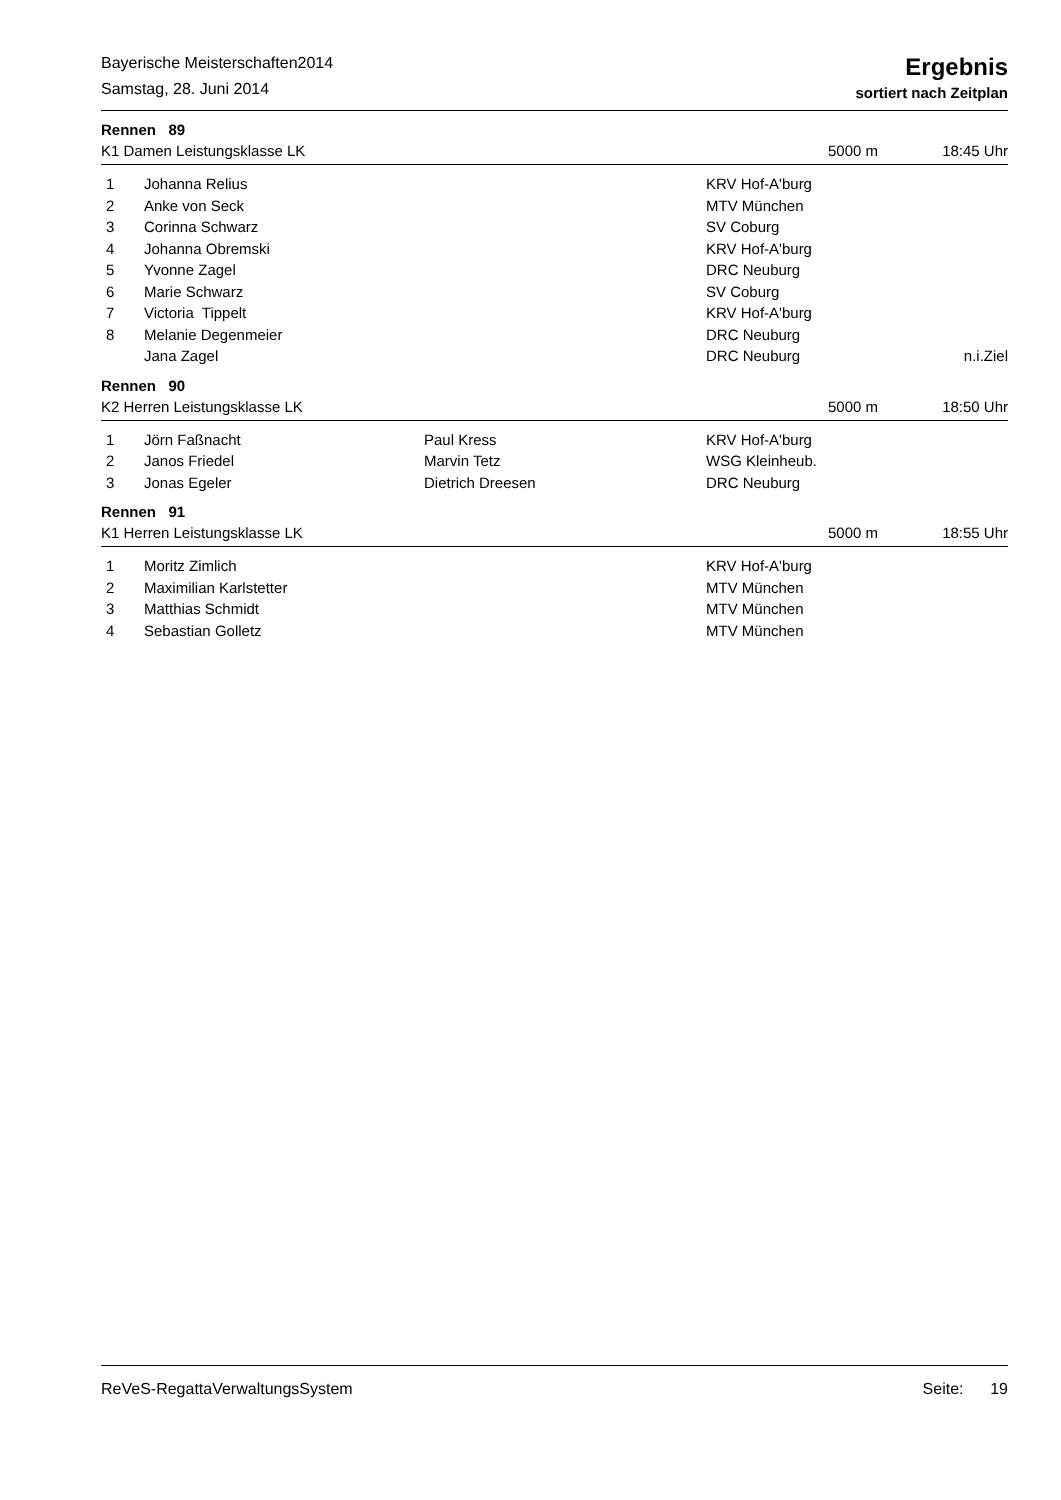Bayerische Meisterschaften2014
Samstag, 28. Juni 2014
Ergebnis
sortiert nach Zeitplan
Rennen 89
K1 Damen Leistungsklasse LK 5000 m 18:45 Uhr
| 1 | Johanna Relius | | KRV Hof-A'burg | |
| 2 | Anke von Seck | | MTV München | |
| 3 | Corinna Schwarz | | SV Coburg | |
| 4 | Johanna Obremski | | KRV Hof-A'burg | |
| 5 | Yvonne Zagel | | DRC Neuburg | |
| 6 | Marie Schwarz | | SV Coburg | |
| 7 | Victoria Tippelt | | KRV Hof-A'burg | |
| 8 | Melanie Degenmeier | | DRC Neuburg | |
| | Jana Zagel | | DRC Neuburg | n.i.Ziel |
Rennen 90
K2 Herren Leistungsklasse LK 5000 m 18:50 Uhr
| 1 | Jörn Faßnacht | Paul Kress | KRV Hof-A'burg |
| 2 | Janos Friedel | Marvin Tetz | WSG Kleinheub. |
| 3 | Jonas Egeler | Dietrich Dreesen | DRC Neuburg |
Rennen 91
K1 Herren Leistungsklasse LK 5000 m 18:55 Uhr
| 1 | Moritz Zimlich | | KRV Hof-A'burg |
| 2 | Maximilian Karlstetter | | MTV München |
| 3 | Matthias Schmidt | | MTV München |
| 4 | Sebastian Golletz | | MTV München |
ReVeS-RegattaVerwaltungsSystem Seite: 19